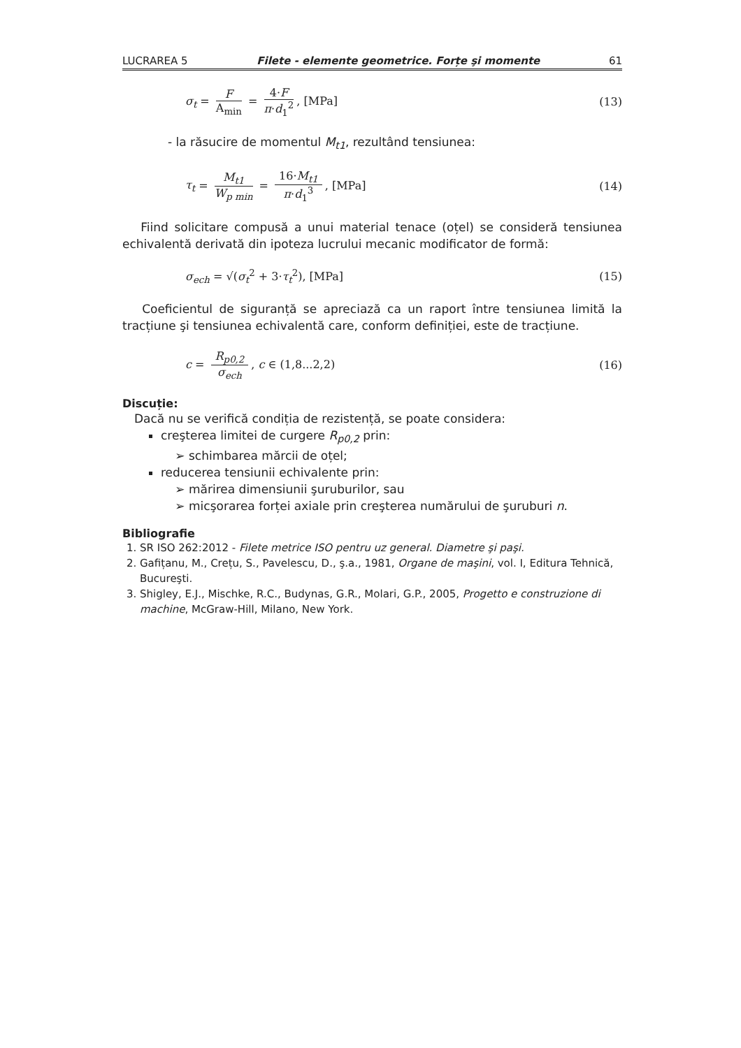LUCRAREA 5 Filete - elemente geometrice. Forțe şi momente 61
σ<sub>t</sub> = F A<sub>min</sub> = 4·F π·d<sub>1</sub><sup>2</sup>, [MPa] (13)
- la răsucire de momentul M<sub>t1</sub>, rezultând tensiunea:
τ<sub>t</sub> = M<sub>t1</sub> W<sub>p min</sub> = 16·M<sub>t1</sub> π·d<sub>1</sub><sup>3</sup>, [MPa] (14)
Fiind solicitare compusă a unui material tenace (oțel) se consideră tensiunea echivalentă derivată din ipoteza lucrului mecanic modificator de formă:
σ<sub>ech</sub> = √(σ<sub>t</sub><sup>2</sup> + 3·τ<sub>t</sub><sup>2</sup>), [MPa] (15)
Coeficientul de siguranță se apreciază ca un raport între tensiunea limită la tracțiune şi tensiunea echivalentă care, conform definiției, este de tracțiune.
c = R<sub>p0,2</sub> σ<sub>ech</sub>, c ∈ (1,8...2,2) (16)
Discuție:
Dacă nu se verifică condiția de rezistență, se poate considera:
creşterea limitei de curgere R<sub>p0,2</sub> prin:
schimbarea mărcii de oțel;
reducerea tensiunii echivalente prin:
mărirea dimensiunii şuruburilor, sau
micşorarea forței axiale prin creşterea numărului de şuruburi n.
Bibliografie
1. SR ISO 262:2012 - Filete metrice ISO pentru uz general. Diametre şi paşi.
2. Gafițanu, M., Crețu, S., Pavelescu, D., ş.a., 1981, Organe de maşini, vol. I, Editura Tehnică, Bucureşti.
3. Shigley, E.J., Mischke, R.C., Budynas, G.R., Molari, G.P., 2005, Progetto e construzione di machine, McGraw-Hill, Milano, New York.